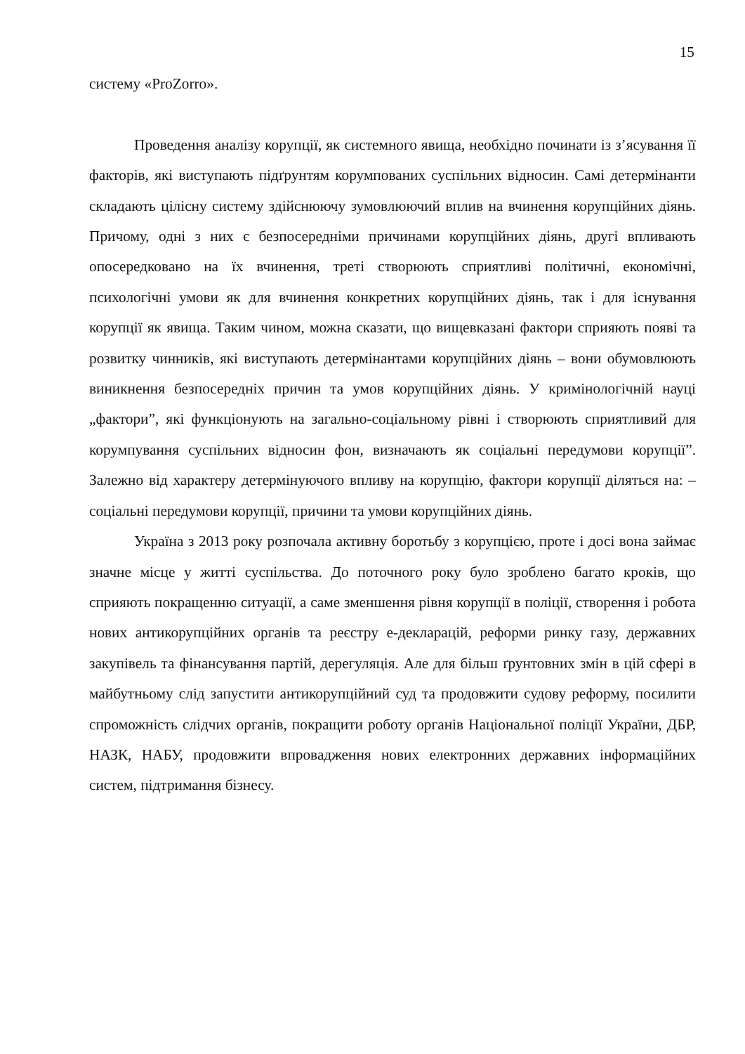15
систему «ProZorro».
Проведення аналізу корупції, як системного явища, необхідно починати із з’ясування її факторів, які виступають підґрунтям корумпованих суспільних відносин. Самі детермінанти складають цілісну систему здійснюючу зумовлюючий вплив на вчинення корупційних діянь. Причому, одні з них є безпосередніми причинами корупційних діянь, другі впливають опосередковано на їх вчинення, треті створюють сприятливі політичні, економічні, психологічні умови як для вчинення конкретних корупційних діянь, так і для існування корупції як явища. Таким чином, можна сказати, що вищевказані фактори сприяють появі та розвитку чинників, які виступають детермінантами корупційних діянь – вони обумовлюють виникнення безпосередніх причин та умов корупційних діянь. У кримінологічній науці „фактори”, які функціонують на загально-соціальному рівні і створюють сприятливий для корумпування суспільних відносин фон, визначають як соціальні передумови корупції”. Залежно від характеру детермінуючого впливу на корупцію, фактори корупції діляться на: – соціальні передумови корупції, причини та умови корупційних діянь.
Україна з 2013 року розпочала активну боротьбу з корупцією, проте і досі вона займає значне місце у житті суспільства. До поточного року було зроблено багато кроків, що сприяють покращенню ситуації, а саме зменшення рівня корупції в поліції, створення і робота нових антикорупційних органів та реєстру е-декларацій, реформи ринку газу, державних закупівель та фінансування партій, дерегуляція. Але для більш ґрунтовних змін в цій сфері в майбутньому слід запустити антикорупційний суд та продовжити судову реформу, посилити спроможність слідчих органів, покращити роботу органів Національної поліції України, ДБР, НАЗК, НАБУ, продовжити впровадження нових електронних державних інформаційних систем, підтримання бізнесу.